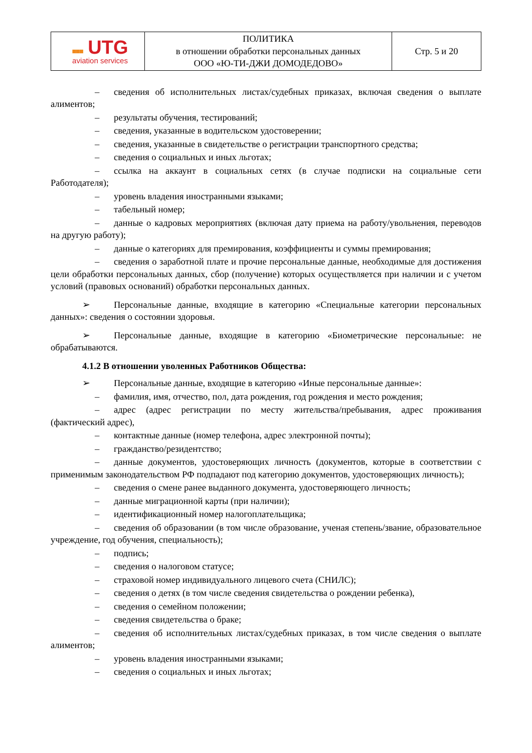| ■■■ UTG aviation services | ПОЛИТИКА в отношении обработки персональных данных ООО «Ю-ТИ-ДЖИ ДОМОДЕДОВО» | Стр. 5 и 20 |
– сведения об исполнительных листах/судебных приказах, включая сведения о выплате алиментов;
– результаты обучения, тестирований;
– сведения, указанные в водительском удостоверении;
– сведения, указанные в свидетельстве о регистрации транспортного средства;
– сведения о социальных и иных льготах;
– ссылка на аккаунт в социальных сетях (в случае подписки на социальные сети Работодателя);
– уровень владения иностранными языками;
– табельный номер;
– данные о кадровых мероприятиях (включая дату приема на работу/увольнения, переводов на другую работу);
– данные о категориях для премирования, коэффициенты и суммы премирования;
– сведения о заработной плате и прочие персональные данные, необходимые для достижения цели обработки персональных данных, сбор (получение) которых осуществляется при наличии и с учетом условий (правовых оснований) обработки персональных данных.
➢ Персональные данные, входящие в категорию «Специальные категории персональных данных»: сведения о состоянии здоровья.
➢ Персональные данные, входящие в категорию «Биометрические персональные: не обрабатываются.
4.1.2 В отношении уволенных Работников Общества:
➢ Персональные данные, входящие в категорию «Иные персональные данные»:
– фамилия, имя, отчество, пол, дата рождения, год рождения и место рождения;
– адрес (адрес регистрации по месту жительства/пребывания, адрес проживания (фактический адрес),
– контактные данные (номер телефона, адрес электронной почты);
– гражданство/резидентство;
– данные документов, удостоверяющих личность (документов, которые в соответствии с применимым законодательством РФ подпадают под категорию документов, удостоверяющих личность);
– сведения о смене ранее выданного документа, удостоверяющего личность;
– данные миграционной карты (при наличии);
– идентификационный номер налогоплательщика;
– сведения об образовании (в том числе образование, ученая степень/звание, образовательное учреждение, год обучения, специальность);
– подпись;
– сведения о налоговом статусе;
– страховой номер индивидуального лицевого счета (СНИЛС);
– сведения о детях (в том числе сведения свидетельства о рождении ребенка),
– сведения о семейном положении;
– сведения свидетельства о браке;
– сведения об исполнительных листах/судебных приказах, в том числе сведения о выплате алиментов;
– уровень владения иностранными языками;
– сведения о социальных и иных льготах;